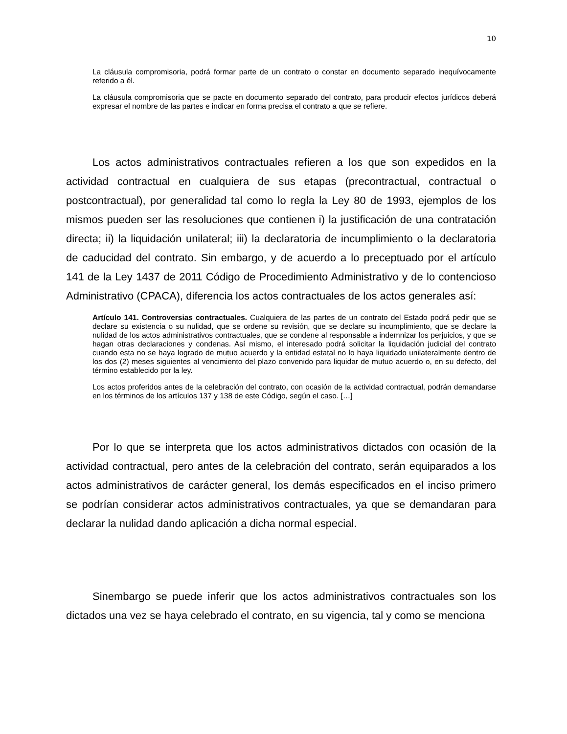10
La cláusula compromisoria, podrá formar parte de un contrato o constar en documento separado inequívocamente referido a él.
La cláusula compromisoria que se pacte en documento separado del contrato, para producir efectos jurídicos deberá expresar el nombre de las partes e indicar en forma precisa el contrato a que se refiere.
Los actos administrativos contractuales refieren a los que son expedidos en la actividad contractual en cualquiera de sus etapas (precontractual, contractual o postcontractual), por generalidad tal como lo regla la Ley 80 de 1993, ejemplos de los mismos pueden ser las resoluciones que contienen i) la justificación de una contratación directa; ii) la liquidación unilateral; iii) la declaratoria de incumplimiento o la declaratoria de caducidad del contrato. Sin embargo, y de acuerdo a lo preceptuado por el artículo 141 de la Ley 1437 de 2011 Código de Procedimiento Administrativo y de lo contencioso Administrativo (CPACA), diferencia los actos contractuales de los actos generales así:
Artículo 141. Controversias contractuales. Cualquiera de las partes de un contrato del Estado podrá pedir que se declare su existencia o su nulidad, que se ordene su revisión, que se declare su incumplimiento, que se declare la nulidad de los actos administrativos contractuales, que se condene al responsable a indemnizar los perjuicios, y que se hagan otras declaraciones y condenas. Así mismo, el interesado podrá solicitar la liquidación judicial del contrato cuando esta no se haya logrado de mutuo acuerdo y la entidad estatal no lo haya liquidado unilateralmente dentro de los dos (2) meses siguientes al vencimiento del plazo convenido para liquidar de mutuo acuerdo o, en su defecto, del término establecido por la ley.
Los actos proferidos antes de la celebración del contrato, con ocasión de la actividad contractual, podrán demandarse en los términos de los artículos 137 y 138 de este Código, según el caso. […]
Por lo que se interpreta que los actos administrativos dictados con ocasión de la actividad contractual, pero antes de la celebración del contrato, serán equiparados a los actos administrativos de carácter general, los demás especificados en el inciso primero se podrían considerar actos administrativos contractuales, ya que se demandaran para declarar la nulidad dando aplicación a dicha normal especial.
Sinembargo se puede inferir que los actos administrativos contractuales son los dictados una vez se haya celebrado el contrato, en su vigencia, tal y como se menciona